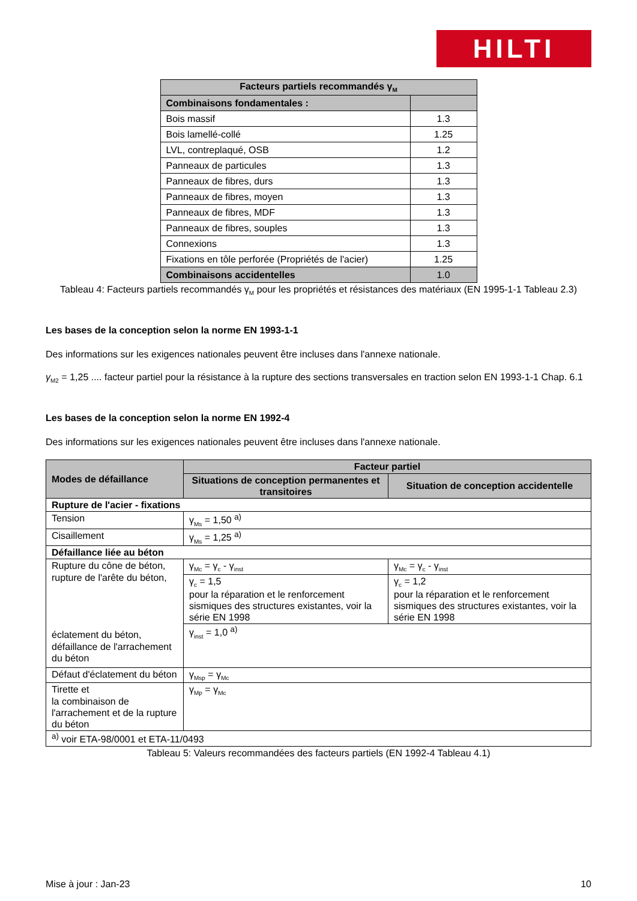HILTI
| Facteurs partiels recommandés γ<sub>M</sub> | |
| Combinaisons fondamentales : | |
| Bois massif | 1.3 |
| Bois lamellé-collé | 1.25 |
| LVL, contreplaqué, OSB | 1.2 |
| Panneaux de particules | 1.3 |
| Panneaux de fibres, durs | 1.3 |
| Panneaux de fibres, moyen | 1.3 |
| Panneaux de fibres, MDF | 1.3 |
| Panneaux de fibres, souples | 1.3 |
| Connexions | 1.3 |
| Fixations en tôle perforée (Propriétés de l'acier) | 1.25 |
| Combinaisons accidentelles | 1.0 |
Tableau 4: Facteurs partiels recommandés γ<sub>M</sub> pour les propriétés et résistances des matériaux (EN 1995-1-1 Tableau 2.3)
Les bases de la conception selon la norme EN 1993-1-1
Des informations sur les exigences nationales peuvent être incluses dans l'annexe nationale.
γ<sub>M2</sub> = 1,25 .... facteur partiel pour la résistance à la rupture des sections transversales en traction selon EN 1993-1-1 Chap. 6.1
Les bases de la conception selon la norme EN 1992-4
Des informations sur les exigences nationales peuvent être incluses dans l'annexe nationale.
| Modes de défaillance | Facteur partiel | |
| --- | --- | --- |
| | Situations de conception permanentes et transitoires | Situation de conception accidentelle |
| Rupture de l'acier - fixations | | |
| Tension | γ<sub>Ms</sub> = 1,50 <sup>a)</sup> | |
| Cisaillement | γ<sub>Ms</sub> = 1,25 <sup>a)</sup> | |
| Défaillance liée au béton | | |
| Rupture du cône de béton, rupture de l'arête du béton, éclatement du béton, défaillance de l'arrachement du béton | γ<sub>Mc</sub> = γ<sub>c</sub> - γ<sub>inst</sub> | γ<sub>Mc</sub> = γ<sub>c</sub> - γ<sub>inst</sub> |
| | γ<sub>c</sub> = 1,5 pour la réparation et le renforcement sismiques des structures existantes, voir la série EN 1998 | γ<sub>c</sub> = 1,2 pour la réparation et le renforcement sismiques des structures existantes, voir la série EN 1998 |
| | γ<sub>inst</sub> = 1,0 <sup>a)</sup> | |
| Défaut d'éclatement du béton | γ<sub>Msp</sub> = γ<sub>Mc</sub> | |
| Tirette et la combinaison de l'arrachement et de la rupture du béton | γ<sub>Mp</sub> = γ<sub>Mc</sub> | |
| <sup>a)</sup> voir ETA-98/0001 et ETA-11/0493 | | |
Tableau 5: Valeurs recommandées des facteurs partiels (EN 1992-4 Tableau 4.1)
Mise à jour : Jan-23 10